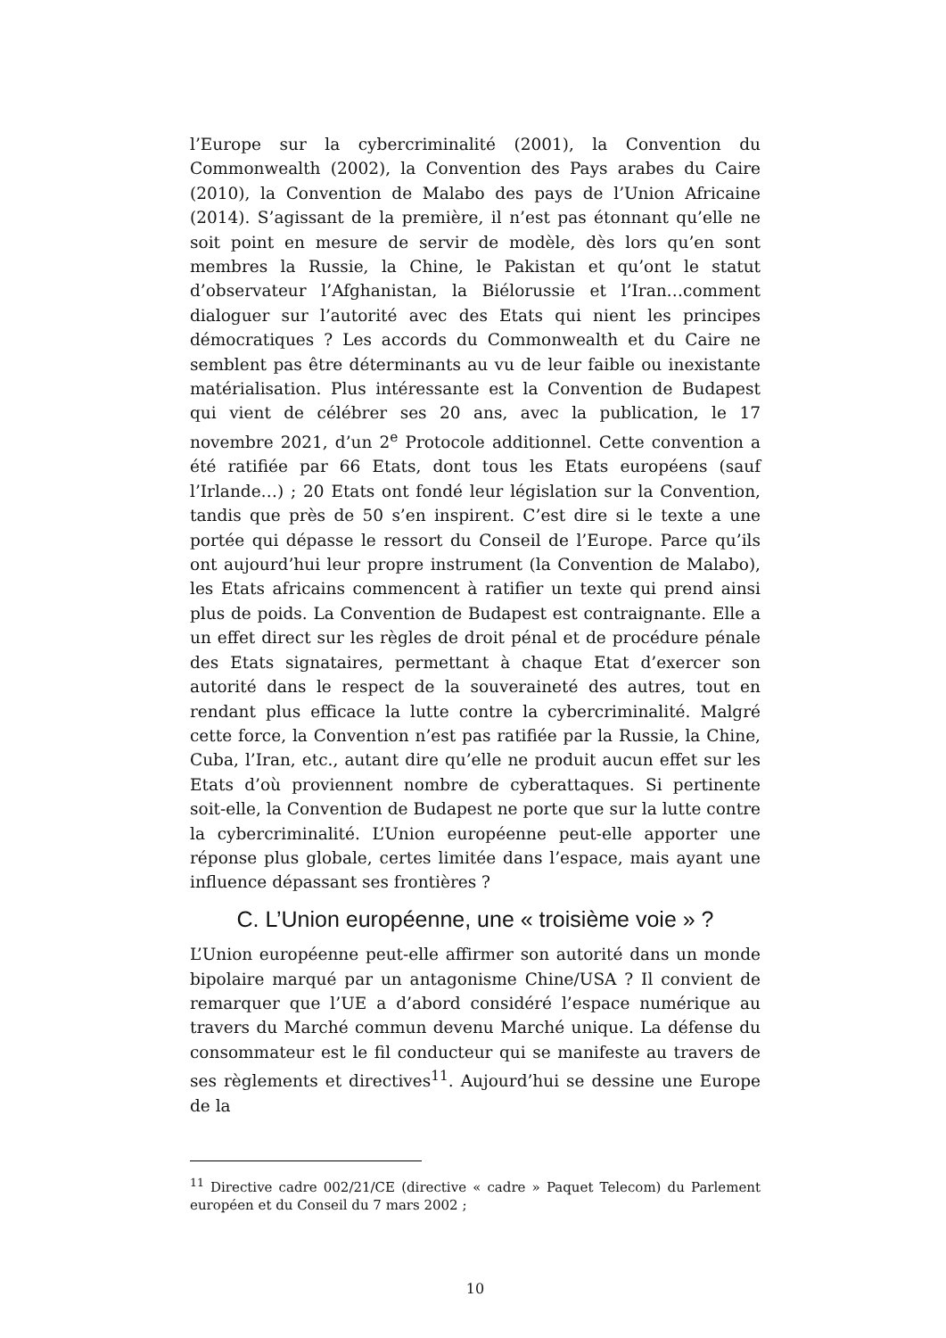l’Europe sur la cybercriminalité (2001), la Convention du Commonwealth (2002), la Convention des Pays arabes du Caire (2010), la Convention de Malabo des pays de l’Union Africaine (2014). S’agissant de la première, il n’est pas étonnant qu’elle ne soit point en mesure de servir de modèle, dès lors qu’en sont membres la Russie, la Chine, le Pakistan et qu’ont le statut d’observateur l’Afghanistan, la Biélorussie et l’Iran…comment dialoguer sur l’autorité avec des Etats qui nient les principes démocratiques ? Les accords du Commonwealth et du Caire ne semblent pas être déterminants au vu de leur faible ou inexistante matérialisation. Plus intéressante est la Convention de Budapest qui vient de célébrer ses 20 ans, avec la publication, le 17 novembre 2021, d’un 2<sup>e</sup> Protocole additionnel. Cette convention a été ratifiée par 66 Etats, dont tous les Etats européens (sauf l’Irlande…) ; 20 Etats ont fondé leur législation sur la Convention, tandis que près de 50 s’en inspirent. C’est dire si le texte a une portée qui dépasse le ressort du Conseil de l’Europe. Parce qu’ils ont aujourd’hui leur propre instrument (la Convention de Malabo), les Etats africains commencent à ratifier un texte qui prend ainsi plus de poids. La Convention de Budapest est contraignante. Elle a un effet direct sur les règles de droit pénal et de procédure pénale des Etats signataires, permettant à chaque Etat d’exercer son autorité dans le respect de la souveraineté des autres, tout en rendant plus efficace la lutte contre la cybercriminalité. Malgré cette force, la Convention n’est pas ratifiée par la Russie, la Chine, Cuba, l’Iran, etc., autant dire qu’elle ne produit aucun effet sur les Etats d’où proviennent nombre de cyberattaques. Si pertinente soit-elle, la Convention de Budapest ne porte que sur la lutte contre la cybercriminalité. L’Union européenne peut-elle apporter une réponse plus globale, certes limitée dans l’espace, mais ayant une influence dépassant ses frontières ?
C. L’Union européenne, une « troisième voie » ?
L’Union européenne peut-elle affirmer son autorité dans un monde bipolaire marqué par un antagonisme Chine/USA ? Il convient de remarquer que l’UE a d’abord considéré l’espace numérique au travers du Marché commun devenu Marché unique. La défense du consommateur est le fil conducteur qui se manifeste au travers de ses règlements et directives<sup>11</sup>. Aujourd’hui se dessine une Europe de la
<sup>11</sup> Directive cadre 002/21/CE (directive « cadre » Paquet Telecom) du Parlement européen et du Conseil du 7 mars 2002 ;
10